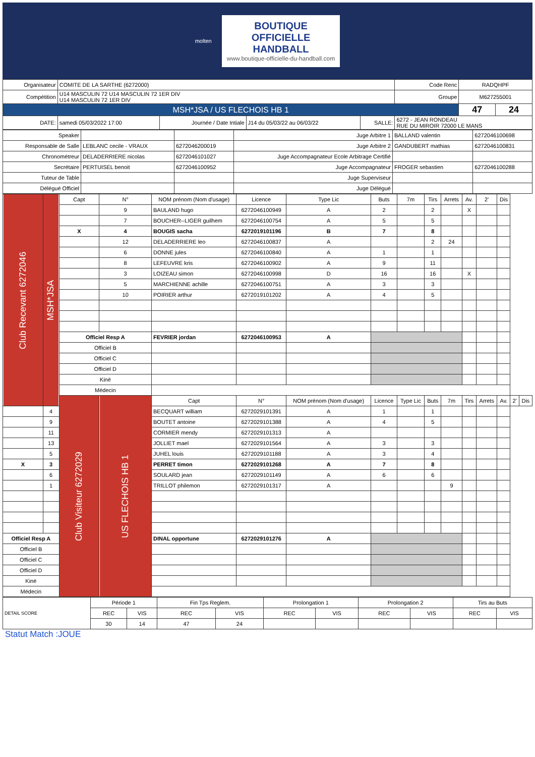molten
BOUTIQUE
OFFICIELLE
HANDBALL
www.boutique-officielle-du-handball.com
| Organisateur | COMITE DE LA SARTHE (6272000) | | | | | Code Renc | RADQHPF | |
| Compétition | U14 MASCULIN 72 U14 MASCULIN 72 1ER DIV U14 MASCULIN 72 1ER DIV | | | | | Groupe | M627255001 | |
| MSH*JSA / US FLECHOIS HB 1 | | | | | | | 47 | 24 |
| DATE: | samedi 05/03/2022 17:00 | Journée / Date Intiale | J14 du 05/03/22 au 06/03/22 | SALLE: | 6272 - JEAN RONDEAU RUE DU MIROIR 72000 LE MANS | | | |
| Speaker | | | Juge Arbitre 1 | BALLAND valentin | 6272046100698 |
| Responsable de Salle | LEBLANC cecile - VRAUX | 6272046200019 | Juge Arbitre 2 | GANDUBERT mathias | 6272046100831 |
| Chronométreur | DELADERRIERE nicolas | 6272046101027 | Juge Accompagnateur Ecole Arbitrage Certifié | | |
| Secrétaire | PERTUISEL benoit | 6272046100952 | Juge Accompagnateur | FROGER sebastien | 6272046100288 |
| Tuteur de Table | | | Juge Superviseur | | |
| Délégué Officiel | | | Juge Délégué | | |
| Club Recevant 6272046 | MSH*JSA | Capt | N° | NOM prénom (Nom d'usage) | Licence | Type Lic | Buts | 7m | Tirs | Arrets | Av. | 2' | Dis | | |
| | | | 9 | BAULAND hugo | 6272046100949 | A | 2 | | 2 | | X | | | | |
| | | | 7 | BOUCHER--LIGER guilhem | 6272046100754 | A | 5 | | 5 | | | | | | |
| | | X | 4 | BOUGIS sacha | 6272019101196 | B | 7 | | 8 | | | | | | |
| | | | 12 | DELADERRIERE leo | 6272046100837 | A | | | 2 | 24 | | | | | |
| | | | 6 | DONNE jules | 6272046100840 | A | 1 | | 1 | | | | | | |
| | | | 8 | LEFEUVRE kris | 6272046100902 | A | 9 | | 11 | | | | | | |
| | | | 3 | LOIZEAU simon | 6272046100998 | D | 16 | | 16 | | X | | | | |
| | | | 5 | MARCHIENNE achille | 6272046100751 | A | 3 | | 3 | | | | | | |
| | | | 10 | POIRIER arthur | 6272019101202 | A | 4 | | 5 | | | | | | |
| | | Officiel Resp A | | FEVRIER jordan | 6272046100953 | A | | | | | | | | | |
| | | Officiel B | | | | | | | | | | | | | |
| | | Officiel C | | | | | | | | | | | | | |
| | | Officiel D | | | | | | | | | | | | | |
| | | Kiné | | | | | | | | | | | | | |
| | | Médecin | | | | | | | | | | | | | |
| | | Club Visiteur 6272029 | US FLECHOIS HB 1 | Capt | N° | NOM prénom (Nom d'usage) | Licence | Type Lic | Buts | 7m | Tirs | Arrets | Av. | 2' | Dis |
| | 4 | | | BECQUART william | 6272029101391 | A | 1 | | 1 | | | | | | |
| | 9 | | | BOUTET antoine | 6272029101388 | A | 4 | | 5 | | | | | | |
| | 11 | | | CORMIER mendy | 6272029101313 | A | | | | | | | | | |
| | 13 | | | JOLLIET mael | 6272029101564 | A | 3 | | 3 | | | | | | |
| | 5 | | | JUHEL louis | 6272029101188 | A | 3 | | 4 | | | | | | |
| X | 3 | | | PERRET timon | 6272029101268 | A | 7 | | 8 | | | | | | |
| | 6 | | | SOULARD jean | 6272029101149 | A | 6 | | 6 | | | | | | |
| | 1 | | | TRILLOT philemon | 6272029101317 | A | | | | 9 | | | | | |
| Officiel Resp A | | | | DINAL opportune | 6272029101276 | A | | | | | | | | | |
| Officiel B | | | | | | | | | | | | | | | |
| Officiel C | | | | | | | | | | | | | | | |
| Officiel D | | | | | | | | | | | | | | | |
| Kiné | | | | | | | | | | | | | | | |
| Médecin | | | | | | | | | | | | | | | |
| DETAIL SCORE | Période 1 | | Fin Tps Reglem. | | Prolongation 1 | | Prolongation 2 | | Tirs au Buts | |
| | REC | VIS | REC | VIS | REC | VIS | REC | VIS | REC | VIS |
| | 30 | 14 | 47 | 24 | | | | | | |
Statut Match :JOUE